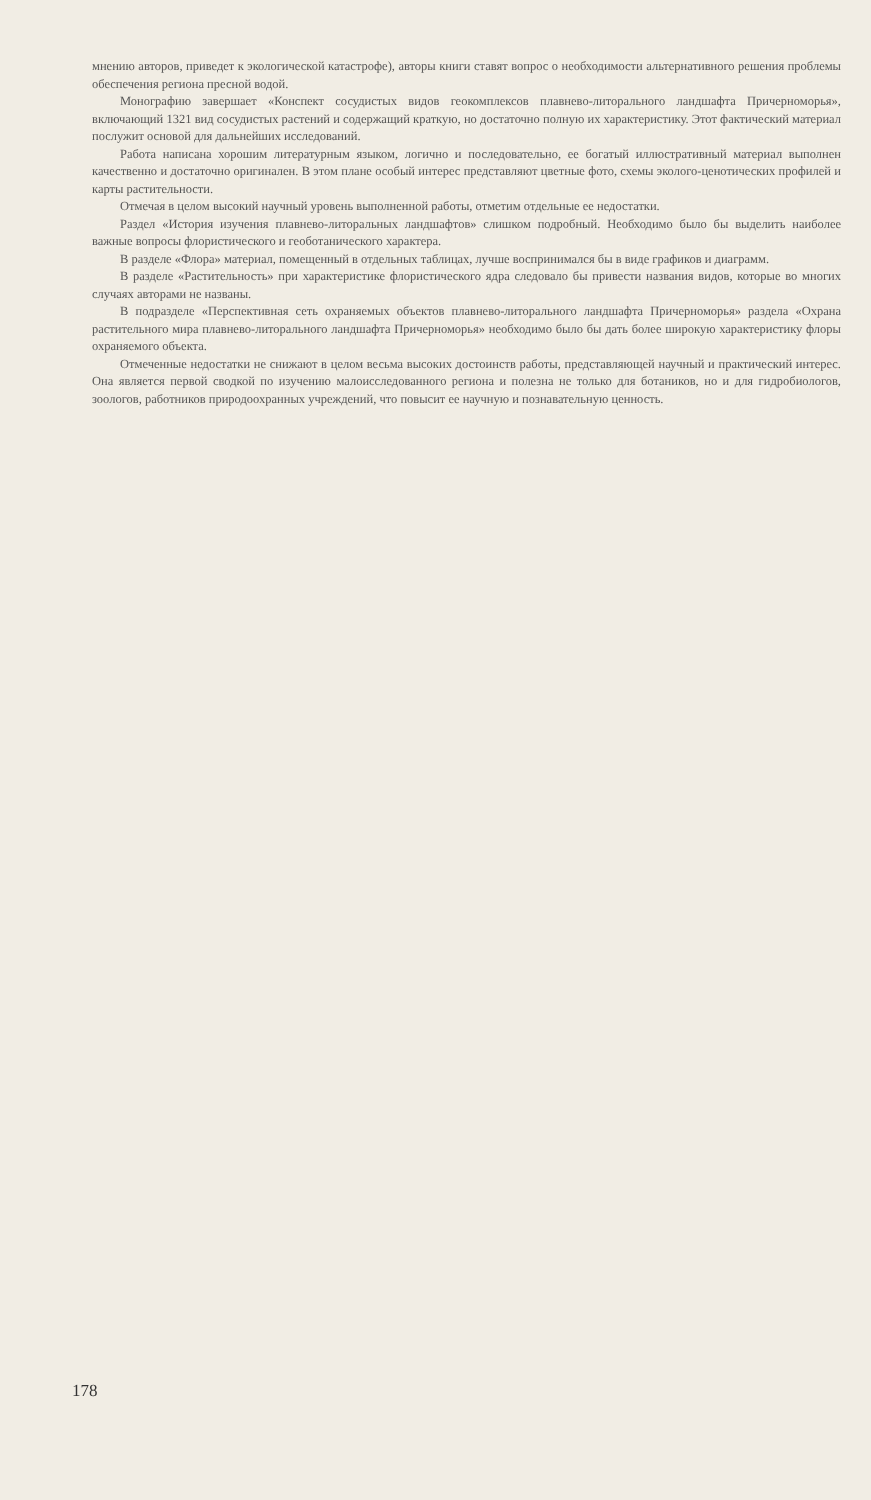мнению авторов, приведет к экологической катастрофе), авторы книги ставят вопрос о необходимости альтернативного решения проблемы обеспечения региона пресной водой.
Монографию завершает «Конспект сосудистых видов геокомплексов плавнево-литорального ландшафта Причерноморья», включающий 1321 вид сосудистых растений и содержащий краткую, но достаточно полную их характеристику. Этот фактический материал послужит основой для дальнейших исследований.
Работа написана хорошим литературным языком, логично и последовательно, ее богатый иллюстративный материал выполнен качественно и достаточно оригинален. В этом плане особый интерес представляют цветные фото, схемы эколого-ценотических профилей и карты растительности.
Отмечая в целом высокий научный уровень выполненной работы, отметим отдельные ее недостатки.
Раздел «История изучения плавнево-литоральных ландшафтов» слишком подробный. Необходимо было бы выделить наиболее важные вопросы флористического и геоботанического характера.
В разделе «Флора» материал, помещенный в отдельных таблицах, лучше воспринимался бы в виде графиков и диаграмм.
В разделе «Растительность» при характеристике флористического ядра следовало бы привести названия видов, которые во многих случаях авторами не названы.
В подразделе «Перспективная сеть охраняемых объектов плавнево-литорального ландшафта Причерноморья» раздела «Охрана растительного мира плавнево-литорального ландшафта Причерноморья» необходимо было бы дать более широкую характеристику флоры охраняемого объекта.
Отмеченные недостатки не снижают в целом весьма высоких достоинств работы, представляющей научный и практический интерес. Она является первой сводкой по изучению малоисследованного региона и полезна не только для ботаников, но и для гидробиологов, зоологов, работников природоохранных учреждений, что повысит ее научную и познавательную ценность.
178